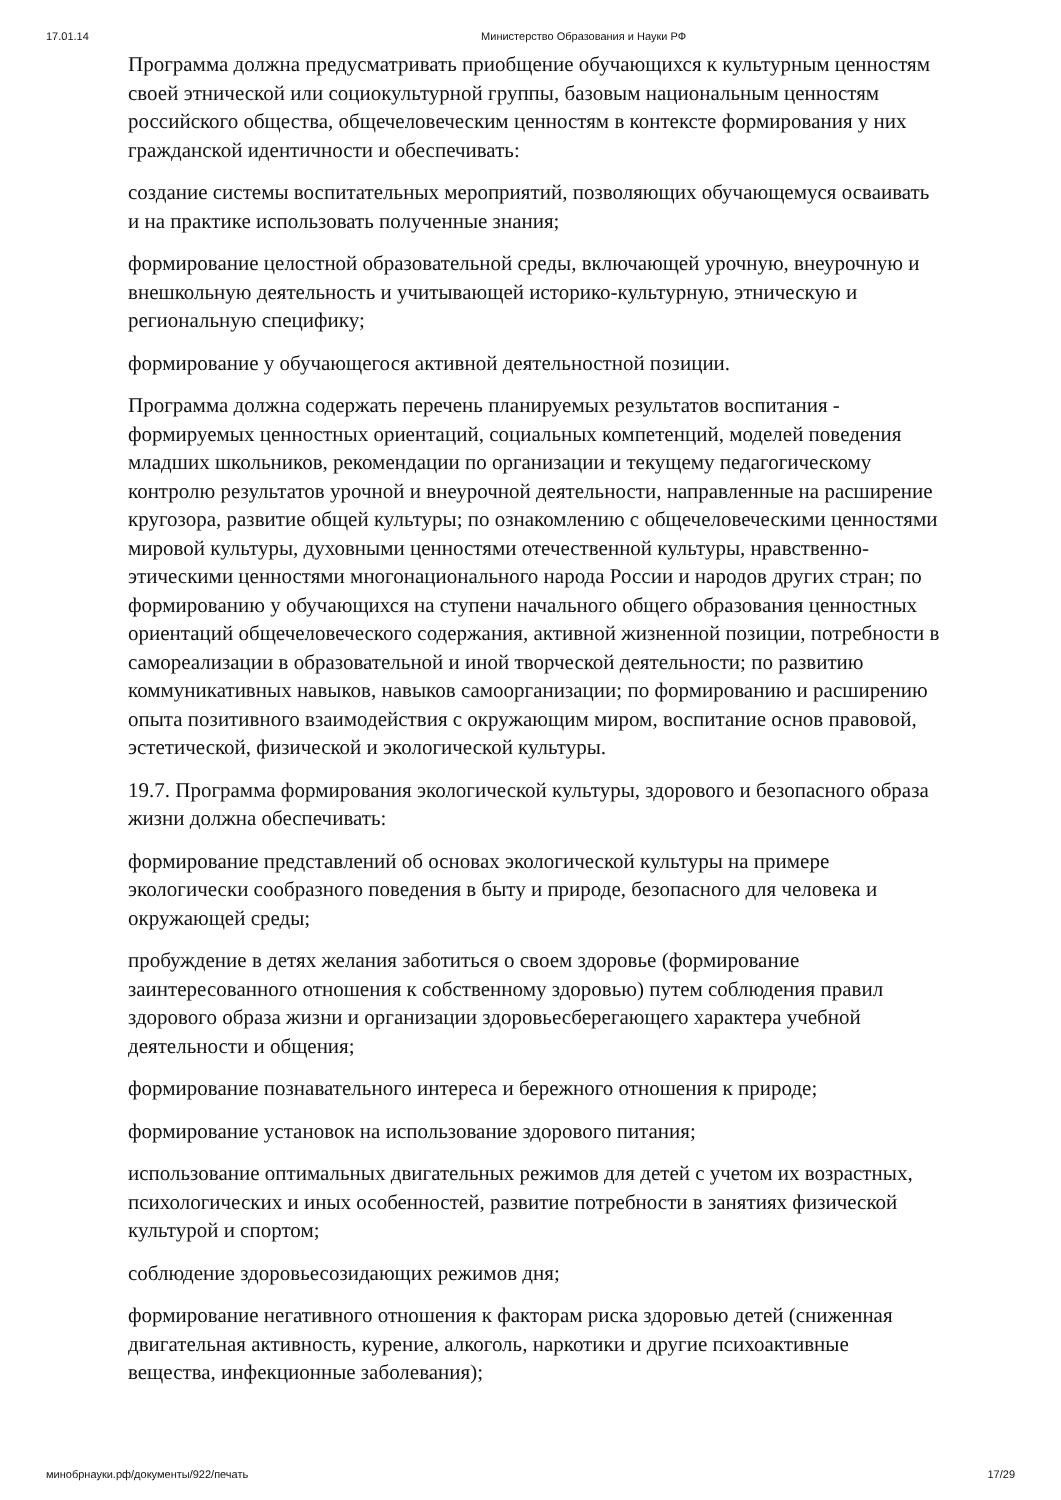17.01.14 Министерство Образования и Науки РФ
Программа должна предусматривать приобщение обучающихся к культурным ценностям своей этнической или социокультурной группы, базовым национальным ценностям российского общества, общечеловеческим ценностям в контексте формирования у них гражданской идентичности и обеспечивать:
создание системы воспитательных мероприятий, позволяющих обучающемуся осваивать и на практике использовать полученные знания;
формирование целостной образовательной среды, включающей урочную, внеурочную и внешкольную деятельность и учитывающей историко-культурную, этническую и региональную специфику;
формирование у обучающегося активной деятельностной позиции.
Программа должна содержать перечень планируемых результатов воспитания - формируемых ценностных ориентаций, социальных компетенций, моделей поведения младших школьников, рекомендации по организации и текущему педагогическому контролю результатов урочной и внеурочной деятельности, направленные на расширение кругозора, развитие общей культуры; по ознакомлению с общечеловеческими ценностями мировой культуры, духовными ценностями отечественной культуры, нравственно-этическими ценностями многонационального народа России и народов других стран; по формированию у обучающихся на ступени начального общего образования ценностных ориентаций общечеловеческого содержания, активной жизненной позиции, потребности в самореализации в образовательной и иной творческой деятельности; по развитию коммуникативных навыков, навыков самоорганизации; по формированию и расширению опыта позитивного взаимодействия с окружающим миром, воспитание основ правовой, эстетической, физической и экологической культуры.
19.7. Программа формирования экологической культуры, здорового и безопасного образа жизни должна обеспечивать:
формирование представлений об основах экологической культуры на примере экологически сообразного поведения в быту и природе, безопасного для человека и окружающей среды;
пробуждение в детях желания заботиться о своем здоровье (формирование заинтересованного отношения к собственному здоровью) путем соблюдения правил здорового образа жизни и организации здоровьесберегающего характера учебной деятельности и общения;
формирование познавательного интереса и бережного отношения к природе;
формирование установок на использование здорового питания;
использование оптимальных двигательных режимов для детей с учетом их возрастных, психологических и иных особенностей, развитие потребности в занятиях физической культурой и спортом;
соблюдение здоровьесозидающих режимов дня;
формирование негативного отношения к факторам риска здоровью детей (сниженная двигательная активность, курение, алкоголь, наркотики и другие психоактивные вещества, инфекционные заболевания);
минобрнауки.рф/документы/922/печать 17/29